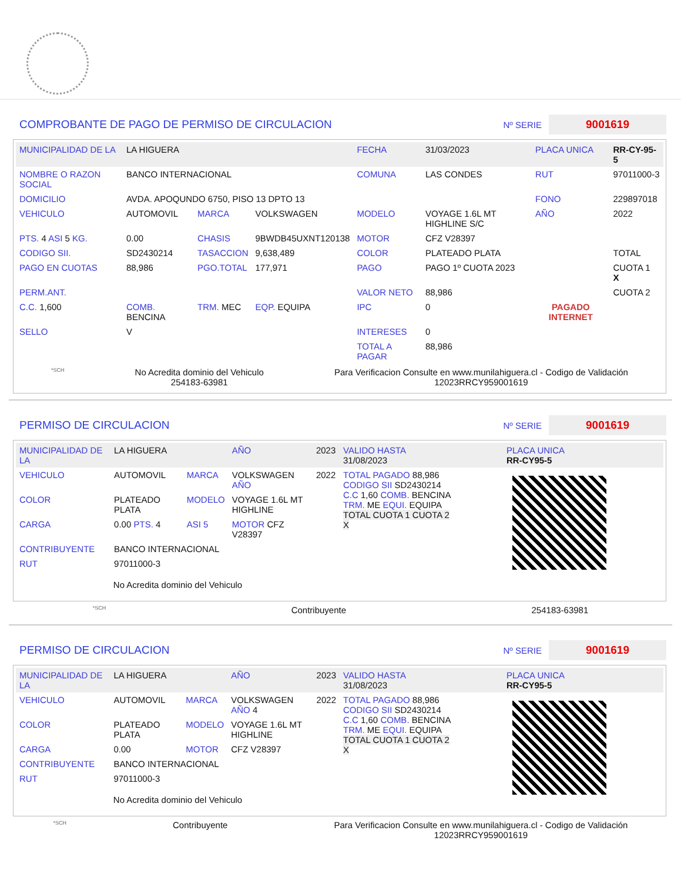COMPROBANTE DE PAGO DE PERMISO DE CIRCULACION
Nº SERIE 9001619
| MUNICIPALIDAD DE LA | LA HIGUERA | | | FECHA | 31/03/2023 | PLACA UNICA | RR-CY-95-5 |
| NOMBRE O RAZON SOCIAL | BANCO INTERNACIONAL | | | COMUNA | LAS CONDES | RUT | 97011000-3 |
| DOMICILIO | AVDA. APOQUNDO 6750, PISO 13 DPTO 13 | | | | | FONO | 229897018 |
| VEHICULO | AUTOMOVIL | MARCA | VOLKSWAGEN | MODELO | VOYAGE 1.6L MT HIGHLINE S/C | AÑO | 2022 |
| PTS. 4 ASI 5 KG. | 0.00 | CHASIS | 9BWDB45UXNT120138 | MOTOR | CFZ V28397 | | |
| CODIGO SII. | SD2430214 | TASACCION | 9,638,489 | COLOR | PLATEADO PLATA | | TOTAL |
| PAGO EN CUOTAS | 88,986 | PGO.TOTAL | 177,971 | PAGO | PAGO 1º CUOTA 2023 | PAGADO INTERNET | CUOTA 1 X |
| PERM.ANT. | | | | VALOR NETO | 88,986 | | CUOTA 2 |
| C.C. 1,600 | COMB. BENCINA | TRM. MEC | EQP. EQUIPA | IPC | 0 | | |
| SELLO | V | | | INTERESES | 0 | | |
| | | | | TOTAL A PAGAR | 88,986 | | |
*SCH
No Acredita dominio del Vehiculo
254183-63981
Para Verificacion Consulte en www.munilahiguera.cl - Codigo de Validación
12023RRCY959001619
PERMISO DE CIRCULACION
Nº SERIE 9001619
| MUNICIPALIDAD DE LA | LA HIGUERA | | AÑO | 2023 |
| VEHICULO | AUTOMOVIL | MARCA | VOLKSWAGEN AÑO | 2022 |
| COLOR | PLATEADO PLATA | MODELO | VOYAGE 1.6L MT HIGHLINE | |
| CARGA | 0.00 PTS. 4 | ASI 5 | MOTOR CFZ V28397 | |
| CONTRIBUYENTE | BANCO INTERNACIONAL | | | |
| RUT | 97011000-3 | | | |
No Acredita dominio del Vehiculo
| VALIDO HASTA 31/08/2023 | PLACA UNICA RR-CY95-5 |
| TOTAL PAGADO 88,986 CODIGO SII SD2430214 C.C 1,60 COMB. BENCINA TRM. ME EQUI. EQUIPA TOTAL CUOTA 1 CUOTA 2 X | |
*SCH Contribuyente 254183-63981
PERMISO DE CIRCULACION
Nº SERIE 9001619
| MUNICIPALIDAD DE LA | LA HIGUERA | | AÑO | 2023 |
| VEHICULO | AUTOMOVIL | MARCA | VOLKSWAGEN AÑO 4 | 2022 |
| COLOR | PLATEADO PLATA | MODELO | VOYAGE 1.6L MT HIGHLINE | |
| CARGA | 0.00 | MOTOR | CFZ V28397 | |
| CONTRIBUYENTE | BANCO INTERNACIONAL | | | |
| RUT | 97011000-3 | | | |
No Acredita dominio del Vehiculo
| VALIDO HASTA 31/08/2023 | PLACA UNICA RR-CY95-5 |
| TOTAL PAGADO 88,986 CODIGO SII SD2430214 C.C 1,60 COMB. BENCINA TRM. ME EQUI. EQUIPA TOTAL CUOTA 1 CUOTA 2 X | |
*SCH Contribuyente Para Verificacion Consulte en www.munilahiguera.cl - Codigo de Validación
12023RRCY959001619